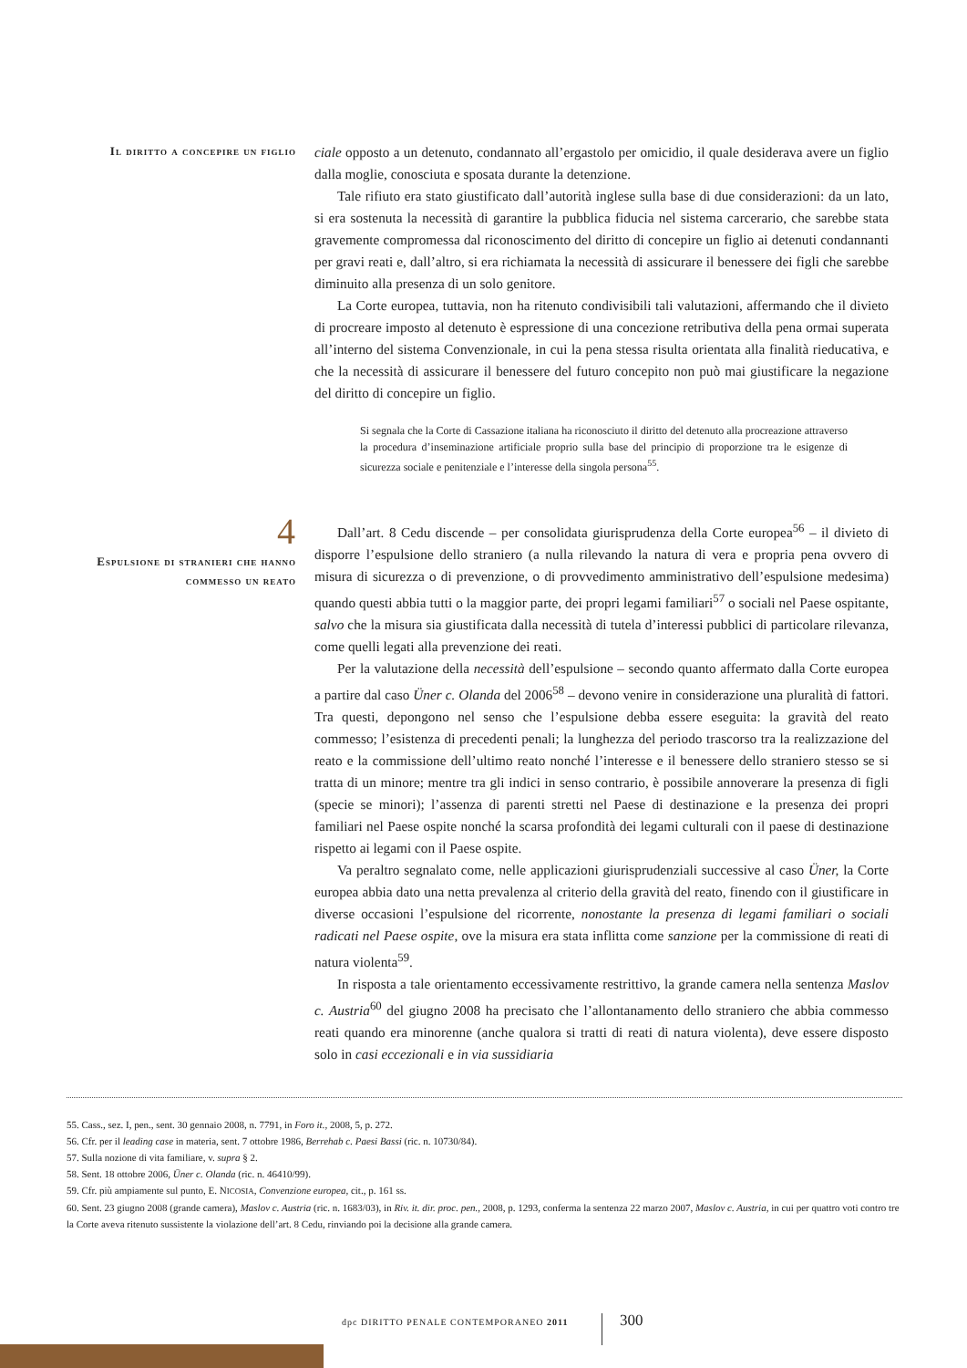Il diritto a concepire un figlio
ciale opposto a un detenuto, condannato all’ergastolo per omicidio, il quale desiderava avere un figlio dalla moglie, conosciuta e sposata durante la detenzione.
Tale rifiuto era stato giustificato dall’autorità inglese sulla base di due considerazioni: da un lato, si era sostenuta la necessità di garantire la pubblica fiducia nel sistema carcerario, che sarebbe stata gravemente compromessa dal riconoscimento del diritto di concepire un figlio ai detenuti condannanti per gravi reati e, dall’altro, si era richiamata la necessità di assicurare il benessere dei figli che sarebbe diminuito alla presenza di un solo genitore.
La Corte europea, tuttavia, non ha ritenuto condivisibili tali valutazioni, affermando che il divieto di procreare imposto al detenuto è espressione di una concezione retributiva della pena ormai superata all’interno del sistema Convenzionale, in cui la pena stessa risulta orientata alla finalità rieducativa, e che la necessità di assicurare il benessere del futuro concepito non può mai giustificare la negazione del diritto di concepire un figlio.
Si segnala che la Corte di Cassazione italiana ha riconosciuto il diritto del detenuto alla procreazione attraverso la procedura d’inseminazione artificiale proprio sulla base del principio di proporzione tra le esigenze di sicurezza sociale e penitenziale e l’interesse della singola persona<sup>55</sup>.
4
Espulsione di stranieri che hanno commesso un reato
Dall’art. 8 Cedu discende – per consolidata giurisprudenza della Corte europea<sup>56</sup> – il divieto di disporre l’espulsione dello straniero (a nulla rilevando la natura di vera e propria pena ovvero di misura di sicurezza o di prevenzione, o di provvedimento amministrativo dell’espulsione medesima) quando questi abbia tutti o la maggior parte, dei propri legami familiari<sup>57</sup> o sociali nel Paese ospitante, salvo che la misura sia giustificata dalla necessità di tutela d’interessi pubblici di particolare rilevanza, come quelli legati alla prevenzione dei reati.
Per la valutazione della necessità dell’espulsione – secondo quanto affermato dalla Corte europea a partire dal caso Üner c. Olanda del 2006<sup>58</sup> – devono venire in considerazione una pluralità di fattori. Tra questi, depongono nel senso che l’espulsione debba essere eseguita: la gravità del reato commesso; l’esistenza di precedenti penali; la lunghezza del periodo trascorso tra la realizzazione del reato e la commissione dell’ultimo reato nonché l’interesse e il benessere dello straniero stesso se si tratta di un minore; mentre tra gli indici in senso contrario, è possibile annoverare la presenza di figli (specie se minori); l’assenza di parenti stretti nel Paese di destinazione e la presenza dei propri familiari nel Paese ospite nonché la scarsa profondità dei legami culturali con il paese di destinazione rispetto ai legami con il Paese ospite.
Va peraltro segnalato come, nelle applicazioni giurisprudenziali successive al caso Üner, la Corte europea abbia dato una netta prevalenza al criterio della gravità del reato, finendo con il giustificare in diverse occasioni l’espulsione del ricorrente, nonostante la presenza di legami familiari o sociali radicati nel Paese ospite, ove la misura era stata inflitta come sanzione per la commissione di reati di natura violenta<sup>59</sup>.
In risposta a tale orientamento eccessivamente restrittivo, la grande camera nella sentenza Maslov c. Austria<sup>60</sup> del giugno 2008 ha precisato che l’allontanamento dello straniero che abbia commesso reati quando era minorenne (anche qualora si tratti di reati di natura violenta), deve essere disposto solo in casi eccezionali e in via sussidiaria
55. Cass., sez. I, pen., sent. 30 gennaio 2008, n. 7791, in Foro it., 2008, 5, p. 272.
56. Cfr. per il leading case in materia, sent. 7 ottobre 1986, Berrehab c. Paesi Bassi (ric. n. 10730/84).
57. Sulla nozione di vita familiare, v. supra § 2.
58. Sent. 18 ottobre 2006, Üner c. Olanda (ric. n. 46410/99).
59. Cfr. più ampiamente sul punto, E. NICOSIA, Convenzione europea, cit., p. 161 ss.
60. Sent. 23 giugno 2008 (grande camera), Maslov c. Austria (ric. n. 1683/03), in Riv. it. dir. proc. pen., 2008, p. 1293, conferma la sentenza 22 marzo 2007, Maslov c. Austria, in cui per quattro voti contro tre la Corte aveva ritenuto sussistente la violazione dell’art. 8 Cedu, rinviando poi la decisione alla grande camera.
dpc DIRITTO PENALE CONTEMPORANEO 2011
300